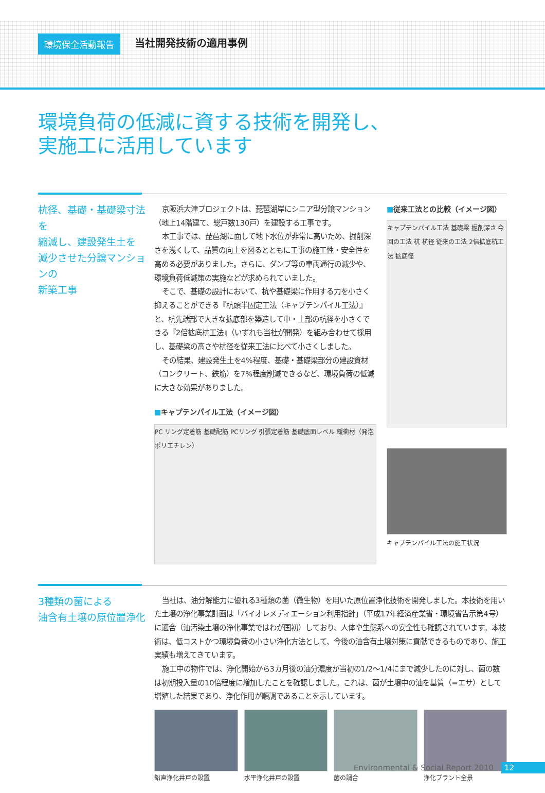環境保全活動報告 当社開発技術の適用事例
環境負荷の低減に資する技術を開発し、
実施工に活用しています
杭径、基礎・基礎梁寸法を
縮減し、建設発生土を
減少させた分譲マンションの
新築工事
京阪浜大津プロジェクトは、琵琶湖岸にシニア型分譲マンション（地上14階建て、総戸数130戸）を建設する工事です。
本工事では、琵琶湖に面して地下水位が非常に高いため、掘削深さを浅くして、品質の向上を図るとともに工事の施工性・安全性を高める必要がありました。さらに、ダンプ等の車両通行の減少や、環境負荷低減策の実施などが求められていました。
そこで、基礎の設計において、杭や基礎梁に作用する力を小さく抑えることができる『杭頭半固定工法（キャプテンパイル工法）』と、杭先端部で大きな拡底部を築造して中・上部の杭径を小さくできる『2倍拡底杭工法』（いずれも当社が開発）を組み合わせて採用し、基礎梁の高さや杭径を従来工法に比べて小さくしました。
その結果、建設発生土を4%程度、基礎・基礎梁部分の建設資材（コンクリート、鉄筋）を7%程度削減できるなど、環境負荷の低減に大きな効果がありました。
■キャプテンパイル工法（イメージ図）
PC リング定着筋 基礎配筋 PCリング 引張定着筋 基礎底面レベル 緩衝材（発泡ポリエチレン）
■従来工法との比較（イメージ図）
キャプテンパイル工法 基礎梁 掘削深さ 今回の工法 杭 杭径 従来の工法 2倍拡底杭工法 拡底径
キャプテンパイル工法の施工状況
3種類の菌による
油含有土壌の原位置浄化
当社は、油分解能力に優れる3種類の菌（微生物）を用いた原位置浄化技術を開発しました。本技術を用いた土壌の浄化事業計画は「バイオレメディエーション利用指針」（平成17年経済産業省・環境省告示第4号）に適合（油汚染土壌の浄化事業ではわが国初）しており、人体や生態系への安全性も確認されています。本技術は、低コストかつ環境負荷の小さい浄化方法として、今後の油含有土壌対策に貢献できるものであり、施工実績も増えてきています。
施工中の物件では、浄化開始から3カ月後の油分濃度が当初の1/2〜1/4にまで減少したのに対し、菌の数は初期投入量の10倍程度に増加したことを確認しました。これは、菌が土壌中の油を基質（=エサ）として増殖した結果であり、浄化作用が順調であることを示しています。
鉛直浄化井戸の設置 水平浄化井戸の設置 菌の調合 浄化プラント全景
Environmental & Social Report 2010 12